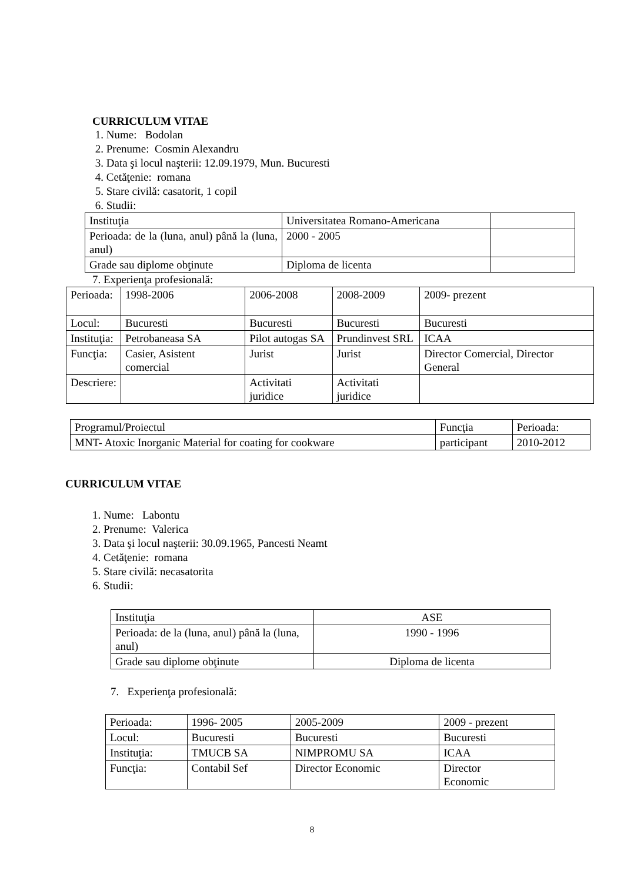CURRICULUM VITAE
1. Nume: Bodolan
2. Prenume: Cosmin Alexandru
3. Data şi locul naşterii: 12.09.1979, Mun. Bucuresti
4. Cetăţenie: romana
5. Stare civilă: casatorit, 1 copil
6. Studii:
| Instituţia | Universitatea Romano-Americana | |
| Perioada: de la (luna, anul) până la (luna, anul) | 2000 - 2005 | |
| Grade sau diplome obţinute | Diploma de licenta | |
7. Experienţa profesională:
| Perioada: | 1998-2006 | 2006-2008 | 2008-2009 | 2009- prezent |
| Locul: | Bucuresti | Bucuresti | Bucuresti | Bucuresti |
| Instituţia: | Petrobaneasa SA | Pilot autogas SA | Prundinvest SRL | ICAA |
| Funcţia: | Casier, Asistent comercial | Jurist | Jurist | Director Comercial, Director General |
| Descriere: | | Activitati juridice | Activitati juridice | |
| Programul/Proiectul | Funcţia | Perioada: |
| MNT- Atoxic Inorganic Material for coating for cookware | participant | 2010-2012 |
CURRICULUM VITAE
1. Nume: Labontu
2. Prenume: Valerica
3. Data şi locul naşterii: 30.09.1965, Pancesti Neamt
4. Cetăţenie: romana
5. Stare civilă: necasatorita
6. Studii:
| Instituţia | ASE |
| Perioada: de la (luna, anul) până la (luna, anul) | 1990 - 1996 |
| Grade sau diplome obţinute | Diploma de licenta |
7. Experienţa profesională:
| Perioada: | 1996- 2005 | 2005-2009 | 2009 - prezent |
| Locul: | Bucuresti | Bucuresti | Bucuresti |
| Instituţia: | TMUCB SA | NIMPROMU SA | ICAA |
| Funcţia: | Contabil Sef | Director Economic | Director Economic |
8